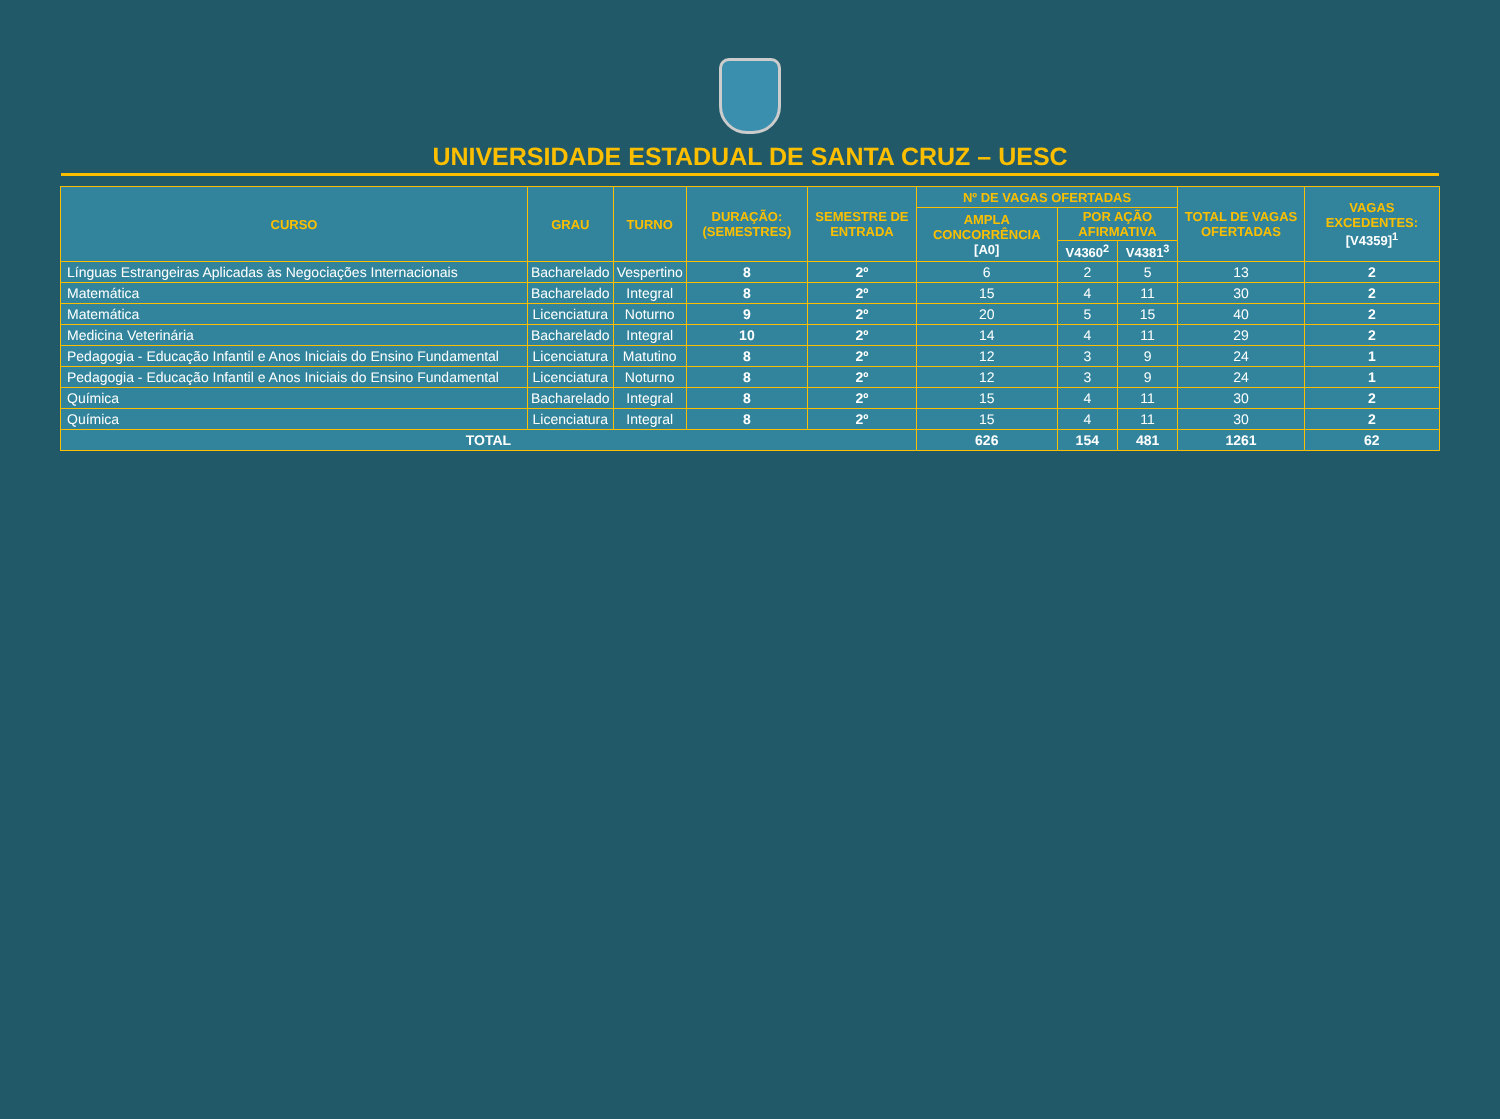UNIVERSIDADE ESTADUAL DE SANTA CRUZ – UESC
| CURSO | GRAU | TURNO | DURAÇÃO: (SEMESTRES) | SEMESTRE DE ENTRADA | Nº DE VAGAS OFERTADAS | | | TOTAL DE VAGAS OFERTADAS | VAGAS EXCEDENTES: [V4359]<sup>1</sup> |
| --- | --- | --- | --- | --- | --- | --- | --- | --- | --- |
| | | | | | AMPLA CONCORRÊNCIA [A0] | POR AÇÃO AFIRMATIVA | | | |
| | | | | | | V4360<sup>2</sup> | V4381<sup>3</sup> | | |
| Línguas Estrangeiras Aplicadas às Negociações Internacionais | Bacharelado | Vespertino | 8 | 2º | 6 | 2 | 5 | 13 | 2 |
| Matemática | Bacharelado | Integral | 8 | 2º | 15 | 4 | 11 | 30 | 2 |
| Matemática | Licenciatura | Noturno | 9 | 2º | 20 | 5 | 15 | 40 | 2 |
| Medicina Veterinária | Bacharelado | Integral | 10 | 2º | 14 | 4 | 11 | 29 | 2 |
| Pedagogia - Educação Infantil e Anos Iniciais do Ensino Fundamental | Licenciatura | Matutino | 8 | 2º | 12 | 3 | 9 | 24 | 1 |
| Pedagogia - Educação Infantil e Anos Iniciais do Ensino Fundamental | Licenciatura | Noturno | 8 | 2º | 12 | 3 | 9 | 24 | 1 |
| Química | Bacharelado | Integral | 8 | 2º | 15 | 4 | 11 | 30 | 2 |
| Química | Licenciatura | Integral | 8 | 2º | 15 | 4 | 11 | 30 | 2 |
| TOTAL | | | | | 626 | 154 | 481 | 1261 | 62 |